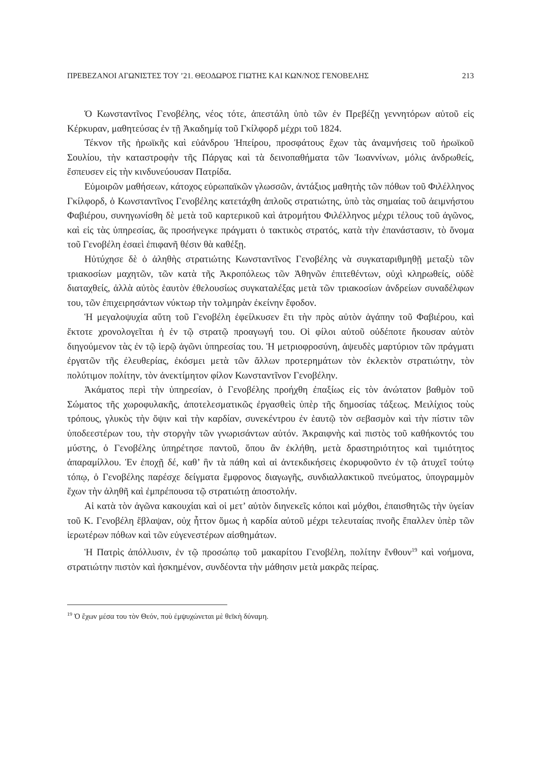ΠΡΕΒΕΖΑΝΟΙ ΑΓΩΝΙΣΤΕΣ ΤΟΥ ’21. ΘΕΟΔΩΡΟΣ ΓΙΩΤΗΣ ΚΑΙ ΚΩΝ/ΝΟΣ ΓΕΝΟΒΕΛΗΣ 213
Ὁ Κωνσταντῖνος Γενοβέλης, νέος τότε, ἀπεστάλη ὑπὸ τῶν ἐν Πρεβέζῃ γεννητόρων αὐτοῦ εἰς Κέρκυραν, μαθητεύσας ἐν τῇ Ἀκαδημίᾳ τοῦ Γκίλφορδ μέχρι τοῦ 1824.
Τέκνον τῆς ἡρωϊκῆς καὶ εὐάνδρου Ἠπείρου, προσφάτους ἔχων τὰς ἀναμνήσεις τοῦ ἡρωϊκοῦ Σουλίου, τὴν καταστροφὴν τῆς Πάργας καὶ τὰ δεινοπαθήματα τῶν Ἰωαννίνων, μόλις ἀνδρωθείς, ἔσπευσεν εἰς τὴν κινδυνεύουσαν Πατρίδα.
Εὐμοιρῶν μαθήσεων, κάτοχος εὐρωπαϊκῶν γλωσσῶν, ἀντάξιος μαθητὴς τῶν πόθων τοῦ Φιλέλληνος Γκίλφορδ, ὁ Κωνσταντῖνος Γενοβέλης κατετάχθη ἁπλοῦς στρατιώτης, ὑπὸ τὰς σημαίας τοῦ ἀειμνήστου Φαβιέρου, συνηγωνίσθη δὲ μετὰ τοῦ καρτερικοῦ καὶ ἀτρομήτου Φιλέλληνος μέχρι τέλους τοῦ ἀγῶνος, καὶ εἰς τὰς ὑπηρεσίας, ἃς προσήνεγκε πράγματι ὁ τακτικὸς στρατός, κατὰ τὴν ἐπανάστασιν, τὸ ὄνομα τοῦ Γενοβέλη ἐσαεὶ ἐπιφανῆ θέσιν θὰ καθέξῃ.
Ηὐτύχησε δὲ ὁ ἀληθὴς στρατιώτης Κωνσταντῖνος Γενοβέλης νὰ συγκαταριθμηθῇ μεταξὺ τῶν τριακοσίων μαχητῶν, τῶν κατὰ τῆς Ἀκροπόλεως τῶν Ἀθηνῶν ἐπιτεθέντων, οὐχὶ κληρωθείς, οὐδὲ διαταχθείς, ἀλλὰ αὐτὸς ἑαυτὸν ἐθελουσίως συγκαταλέξας μετὰ τῶν τριακοσίων ἀνδρείων συναδέλφων του, τῶν ἐπιχειρησάντων νύκτωρ τὴν τολμηρὰν ἐκείνην ἔφοδον.
Ἡ μεγαλοψυχία αὕτη τοῦ Γενοβέλη ἐφείλκυσεν ἔτι τὴν πρὸς αὐτὸν ἀγάπην τοῦ Φαβιέρου, καὶ ἔκτοτε χρονολογεῖται ἡ ἐν τῷ στρατῷ προαγωγή του. Οἱ φίλοι αὐτοῦ οὐδέποτε ἤκουσαν αὐτὸν διηγούμενον τὰς ἐν τῷ ἱερῷ ἀγῶνι ὑπηρεσίας του. Ἡ μετριοφροσύνη, ἀψευδὲς μαρτύριον τῶν πράγματι ἐργατῶν τῆς ἐλευθερίας, ἐκόσμει μετὰ τῶν ἄλλων προτερημάτων τὸν ἐκλεκτὸν στρατιώτην, τὸν πολύτιμον πολίτην, τὸν ἀνεκτίμητον φίλον Κωνσταντῖνον Γενοβέλην.
Ἀκάματος περὶ τὴν ὑπηρεσίαν, ὁ Γενοβέλης προήχθη ἐπαξίως εἰς τὸν ἀνώτατον βαθμὸν τοῦ Σώματος τῆς χωροφυλακῆς, ἀποτελεσματικῶς ἐργασθεὶς ὑπὲρ τῆς δημοσίας τάξεως. Μειλίχιος τοὺς τρόπους, γλυκὺς τὴν ὄψιν καὶ τὴν καρδίαν, συνεκέντρου ἐν ἑαυτῷ τὸν σεβασμὸν καὶ τὴν πίστιν τῶν ὑποδεεστέρων του, τὴν στοργὴν τῶν γνωρισάντων αὐτόν. Ἀκραιφνὴς καὶ πιστὸς τοῦ καθήκοντός του μύστης, ὁ Γενοβέλης ὑπηρέτησε παντοῦ, ὅπου ἂν ἐκλήθη, μετὰ δραστηριότητος καὶ τιμιότητος ἀπαραμίλλου. Ἐν ἐποχῇ δέ, καθ’ ἣν τὰ πάθη καὶ αἱ ἀντεκδικήσεις ἐκορυφοῦντο ἐν τῷ ἀτυχεῖ τούτῳ τόπῳ, ὁ Γενοβέλης παρέσχε δείγματα ἔμφρονος διαγωγῆς, συνδιαλλακτικοῦ πνεύματος, ὑπογραμμὸν ἔχων τὴν ἀληθῆ καὶ ἐμπρέπουσα τῷ στρατιώτῃ ἀποστολήν.
Αἱ κατὰ τὸν ἀγῶνα κακουχίαι καὶ οἱ μετ’ αὐτὸν διηνεκεῖς κόποι καὶ μόχθοι, ἐπαισθητῶς τὴν ὑγείαν τοῦ Κ. Γενοβέλη ἔβλαψαν, οὐχ ἧττον ὅμως ἡ καρδία αὐτοῦ μέχρι τελευταίας πνοῆς ἔπαλλεν ὑπὲρ τῶν ἱερωτέρων πόθων καὶ τῶν εὐγενεστέρων αἰσθημάτων.
Ἡ Πατρὶς ἀπόλλυσιν, ἐν τῷ προσώπῳ τοῦ μακαρίτου Γενοβέλη, πολίτην ἔνθουν<sup>19</sup> καὶ νοήμονα, στρατιώτην πιστὸν καὶ ἠσκημένον, συνδέοντα τὴν μάθησιν μετὰ μακρᾶς πείρας.
<sup>19</sup> Ὁ ἔχων μέσα του τὸν Θεόν, ποὺ ἐμψυχώνεται μὲ θεϊκὴ δύναμη.